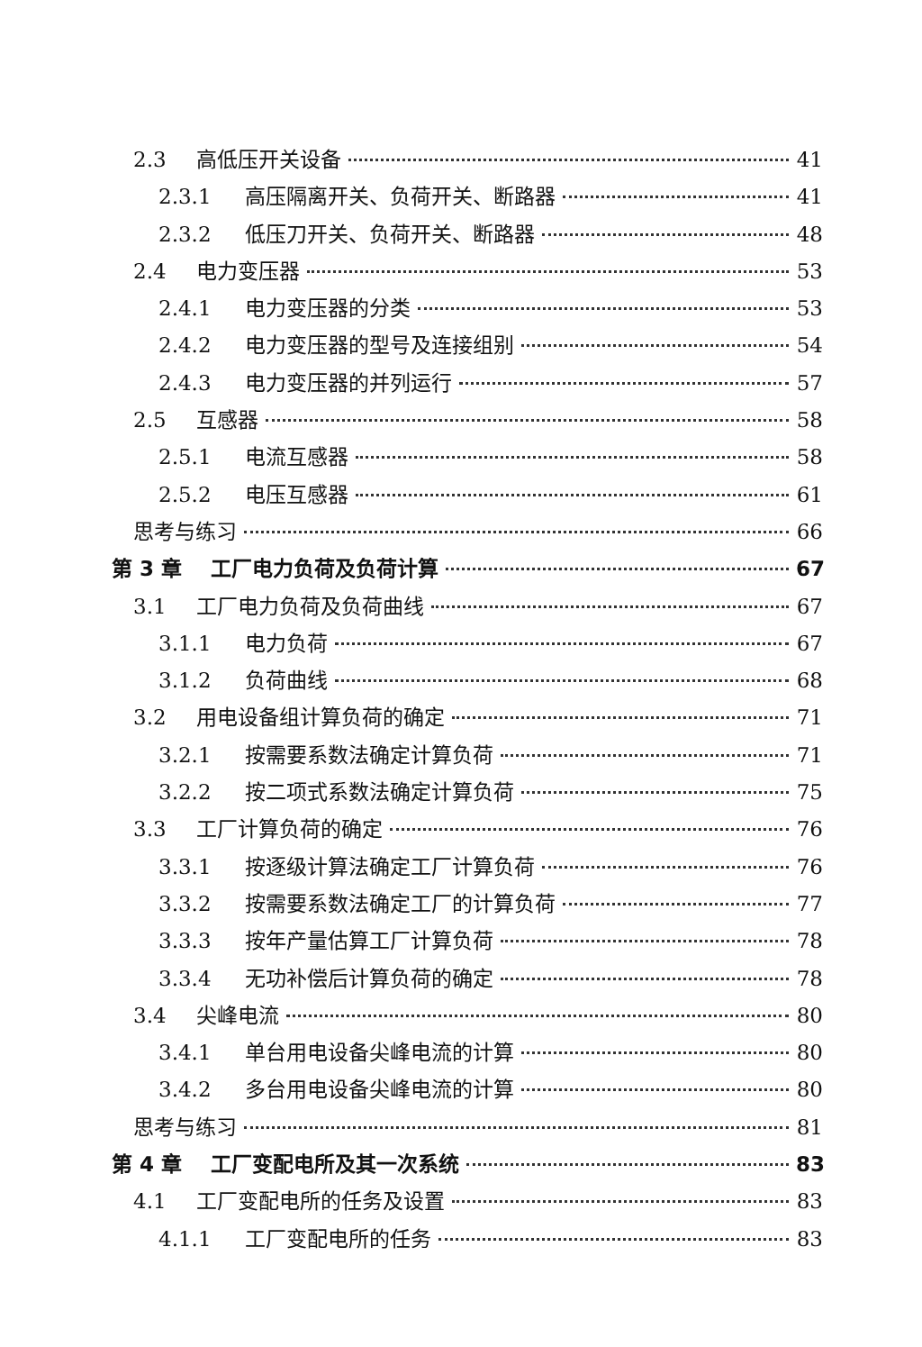2.3 高低压开关设备 41
2.3.1 高压隔离开关、负荷开关、断路器 41
2.3.2 低压刀开关、负荷开关、断路器 48
2.4 电力变压器 53
2.4.1 电力变压器的分类 53
2.4.2 电力变压器的型号及连接组别 54
2.4.3 电力变压器的并列运行 57
2.5 互感器 58
2.5.1 电流互感器 58
2.5.2 电压互感器 61
思考与练习 66
第 3 章 工厂电力负荷及负荷计算 67
3.1 工厂电力负荷及负荷曲线 67
3.1.1 电力负荷 67
3.1.2 负荷曲线 68
3.2 用电设备组计算负荷的确定 71
3.2.1 按需要系数法确定计算负荷 71
3.2.2 按二项式系数法确定计算负荷 75
3.3 工厂计算负荷的确定 76
3.3.1 按逐级计算法确定工厂计算负荷 76
3.3.2 按需要系数法确定工厂的计算负荷 77
3.3.3 按年产量估算工厂计算负荷 78
3.3.4 无功补偿后计算负荷的确定 78
3.4 尖峰电流 80
3.4.1 单台用电设备尖峰电流的计算 80
3.4.2 多台用电设备尖峰电流的计算 80
思考与练习 81
第 4 章 工厂变配电所及其一次系统 83
4.1 工厂变配电所的任务及设置 83
4.1.1 工厂变配电所的任务 83